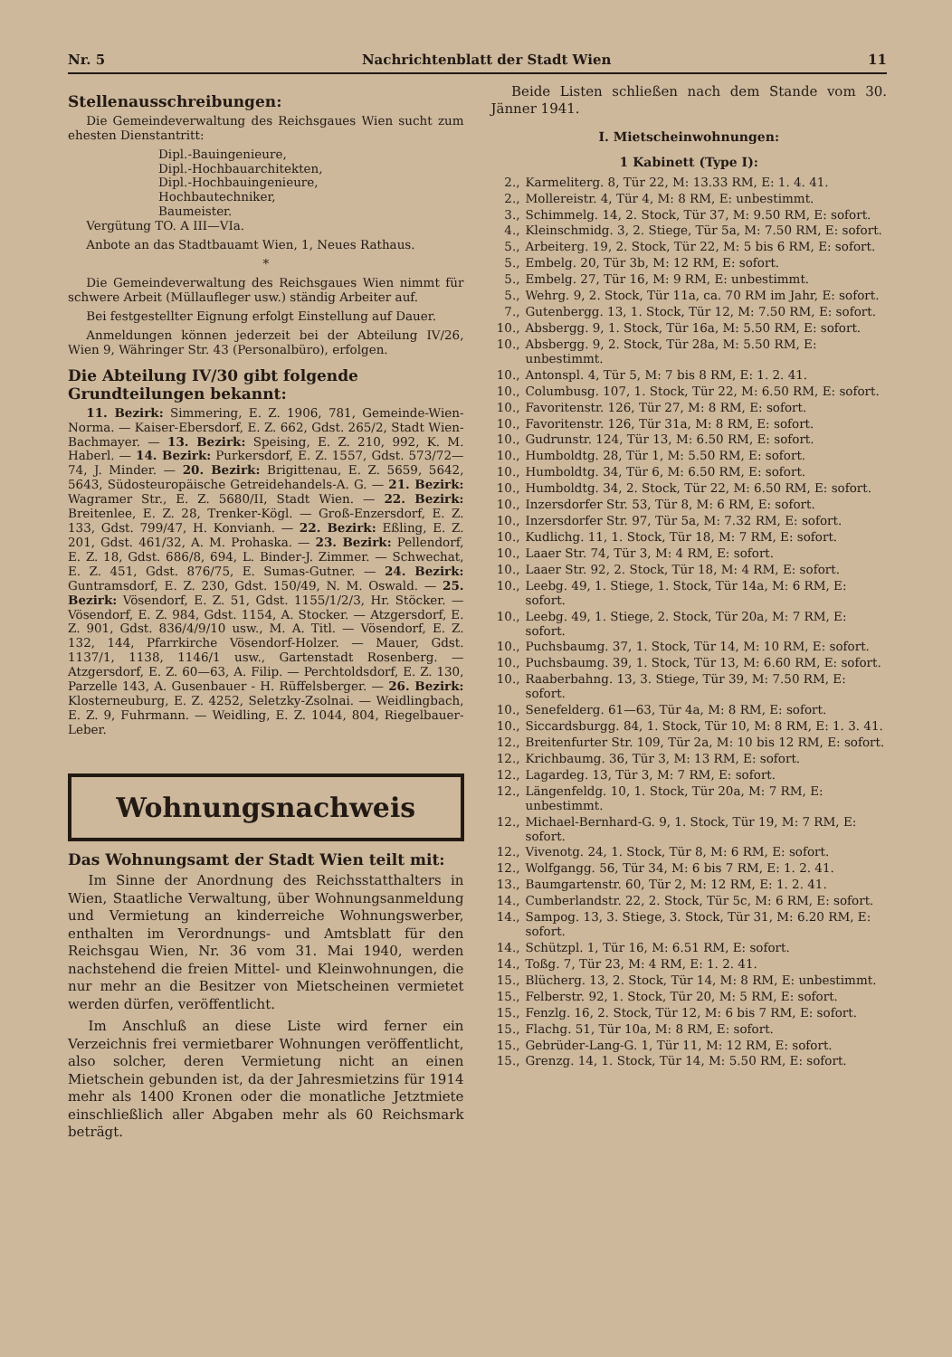Nr. 5 Nachrichtenblatt der Stadt Wien 11
Stellenausschreibungen:
Die Gemeindeverwaltung des Reichsgaues Wien sucht zum ehesten Dienstantritt:
Dipl.-Bauingenieure,
Dipl.-Hochbauarchitekten,
Dipl.-Hochbauingenieure,
Hochbautechniker,
Baumeister.
Vergütung TO. A III—VIa.
Anbote an das Stadtbauamt Wien, 1, Neues Rathaus.
*
Die Gemeindeverwaltung des Reichsgaues Wien nimmt für schwere Arbeit (Müllaufleger usw.) ständig Arbeiter auf.
Bei festgestellter Eignung erfolgt Einstellung auf Dauer.
Anmeldungen können jederzeit bei der Abteilung IV/26, Wien 9, Währinger Str. 43 (Personalbüro), erfolgen.
Die Abteilung IV/30 gibt folgende Grundteilungen bekannt:
11. Bezirk: Simmering, E. Z. 1906, 781, Gemeinde-Wien-Norma. — Kaiser-Ebersdorf, E. Z. 662, Gdst. 265/2, Stadt Wien-Bachmayer. — 13. Bezirk: Speising, E. Z. 210, 992, K. M. Haberl. — 14. Bezirk: Purkersdorf, E. Z. 1557, Gdst. 573/72—74, J. Minder. — 20. Bezirk: Brigittenau, E. Z. 5659, 5642, 5643, Südosteuropäische Getreidehandels-A. G. — 21. Bezirk: Wagramer Str., E. Z. 5680/II, Stadt Wien. — 22. Bezirk: Breitenlee, E. Z. 28, Trenker-Kögl. — Groß-Enzersdorf, E. Z. 133, Gdst. 799/47, H. Konvianh. — 22. Bezirk: Eßling, E. Z. 201, Gdst. 461/32, A. M. Prohaska. — 23. Bezirk: Pellendorf, E. Z. 18, Gdst. 686/8, 694, L. Binder-J. Zimmer. — Schwechat, E. Z. 451, Gdst. 876/75, E. Sumas-Gutner. — 24. Bezirk: Guntramsdorf, E. Z. 230, Gdst. 150/49, N. M. Oswald. — 25. Bezirk: Vösendorf, E. Z. 51, Gdst. 1155/1/2/3, Hr. Stöcker. — Vösendorf, E. Z. 984, Gdst. 1154, A. Stocker. — Atzgersdorf, E. Z. 901, Gdst. 836/4/9/10 usw., M. A. Titl. — Vösendorf, E. Z. 132, 144, Pfarrkirche Vösendorf-Holzer. — Mauer, Gdst. 1137/1, 1138, 1146/1 usw., Gartenstadt Rosenberg. — Atzgersdorf, E. Z. 60—63, A. Filip. — Perchtoldsdorf, E. Z. 130, Parzelle 143, A. Gusenbauer - H. Rüffelsberger. — 26. Bezirk: Klosterneuburg, E. Z. 4252, Seletzky-Zsolnai. — Weidlingbach, E. Z. 9, Fuhrmann. — Weidling, E. Z. 1044, 804, Riegelbauer-Leber.
Wohnungsnachweis
Das Wohnungsamt der Stadt Wien teilt mit:
Im Sinne der Anordnung des Reichsstatthalters in Wien, Staatliche Verwaltung, über Wohnungsanmeldung und Vermietung an kinderreiche Wohnungswerber, enthalten im Verordnungs- und Amtsblatt für den Reichsgau Wien, Nr. 36 vom 31. Mai 1940, werden nachstehend die freien Mittel- und Kleinwohnungen, die nur mehr an die Besitzer von Mietscheinen vermietet werden dürfen, veröffentlicht.
Im Anschluß an diese Liste wird ferner ein Verzeichnis frei vermietbarer Wohnungen veröffentlicht, also solcher, deren Vermietung nicht an einen Mietschein gebunden ist, da der Jahresmietzins für 1914 mehr als 1400 Kronen oder die monatliche Jetztmiete einschließlich aller Abgaben mehr als 60 Reichsmark beträgt.
Beide Listen schließen nach dem Stande vom 30. Jänner 1941.
I. Mietscheinwohnungen:
1 Kabinett (Type I):
2., Karmeliterg. 8, Tür 22, M: 13.33 RM, E: 1. 4. 41.
2., Mollereistr. 4, Tür 4, M: 8 RM, E: unbestimmt.
3., Schimmelg. 14, 2. Stock, Tür 37, M: 9.50 RM, E: sofort.
4., Kleinschmidg. 3, 2. Stiege, Tür 5a, M: 7.50 RM, E: sofort.
5., Arbeiterg. 19, 2. Stock, Tür 22, M: 5 bis 6 RM, E: sofort.
5., Embelg. 20, Tür 3b, M: 12 RM, E: sofort.
5., Embelg. 27, Tür 16, M: 9 RM, E: unbestimmt.
5., Wehrg. 9, 2. Stock, Tür 11a, ca. 70 RM im Jahr, E: sofort.
7., Gutenbergg. 13, 1. Stock, Tür 12, M: 7.50 RM, E: sofort.
10., Absbergg. 9, 1. Stock, Tür 16a, M: 5.50 RM, E: sofort.
10., Absbergg. 9, 2. Stock, Tür 28a, M: 5.50 RM, E: unbestimmt.
10., Antonspl. 4, Tür 5, M: 7 bis 8 RM, E: 1. 2. 41.
10., Columbusg. 107, 1. Stock, Tür 22, M: 6.50 RM, E: sofort.
10., Favoritenstr. 126, Tür 27, M: 8 RM, E: sofort.
10., Favoritenstr. 126, Tür 31a, M: 8 RM, E: sofort.
10., Gudrunstr. 124, Tür 13, M: 6.50 RM, E: sofort.
10., Humboldtg. 28, Tür 1, M: 5.50 RM, E: sofort.
10., Humboldtg. 34, Tür 6, M: 6.50 RM, E: sofort.
10., Humboldtg. 34, 2. Stock, Tür 22, M: 6.50 RM, E: sofort.
10., Inzersdorfer Str. 53, Tür 8, M: 6 RM, E: sofort.
10., Inzersdorfer Str. 97, Tür 5a, M: 7.32 RM, E: sofort.
10., Kudlichg. 11, 1. Stock, Tür 18, M: 7 RM, E: sofort.
10., Laaer Str. 74, Tür 3, M: 4 RM, E: sofort.
10., Laaer Str. 92, 2. Stock, Tür 18, M: 4 RM, E: sofort.
10., Leebg. 49, 1. Stiege, 1. Stock, Tür 14a, M: 6 RM, E: sofort.
10., Leebg. 49, 1. Stiege, 2. Stock, Tür 20a, M: 7 RM, E: sofort.
10., Puchsbaumg. 37, 1. Stock, Tür 14, M: 10 RM, E: sofort.
10., Puchsbaumg. 39, 1. Stock, Tür 13, M: 6.60 RM, E: sofort.
10., Raaberbahng. 13, 3. Stiege, Tür 39, M: 7.50 RM, E: sofort.
10., Senefelderg. 61—63, Tür 4a, M: 8 RM, E: sofort.
10., Siccardsburgg. 84, 1. Stock, Tür 10, M: 8 RM, E: 1. 3. 41.
12., Breitenfurter Str. 109, Tür 2a, M: 10 bis 12 RM, E: sofort.
12., Krichbaumg. 36, Tür 3, M: 13 RM, E: sofort.
12., Lagardeg. 13, Tür 3, M: 7 RM, E: sofort.
12., Längenfeldg. 10, 1. Stock, Tür 20a, M: 7 RM, E: unbestimmt.
12., Michael-Bernhard-G. 9, 1. Stock, Tür 19, M: 7 RM, E: sofort.
12., Vivenotg. 24, 1. Stock, Tür 8, M: 6 RM, E: sofort.
12., Wolfgangg. 56, Tür 34, M: 6 bis 7 RM, E: 1. 2. 41.
13., Baumgartenstr. 60, Tür 2, M: 12 RM, E: 1. 2. 41.
14., Cumberlandstr. 22, 2. Stock, Tür 5c, M: 6 RM, E: sofort.
14., Sampog. 13, 3. Stiege, 3. Stock, Tür 31, M: 6.20 RM, E: sofort.
14., Schützpl. 1, Tür 16, M: 6.51 RM, E: sofort.
14., Toßg. 7, Tür 23, M: 4 RM, E: 1. 2. 41.
15., Blücherg. 13, 2. Stock, Tür 14, M: 8 RM, E: unbestimmt.
15., Felberstr. 92, 1. Stock, Tür 20, M: 5 RM, E: sofort.
15., Fenzlg. 16, 2. Stock, Tür 12, M: 6 bis 7 RM, E: sofort.
15., Flachg. 51, Tür 10a, M: 8 RM, E: sofort.
15., Gebrüder-Lang-G. 1, Tür 11, M: 12 RM, E: sofort.
15., Grenzg. 14, 1. Stock, Tür 14, M: 5.50 RM, E: sofort.